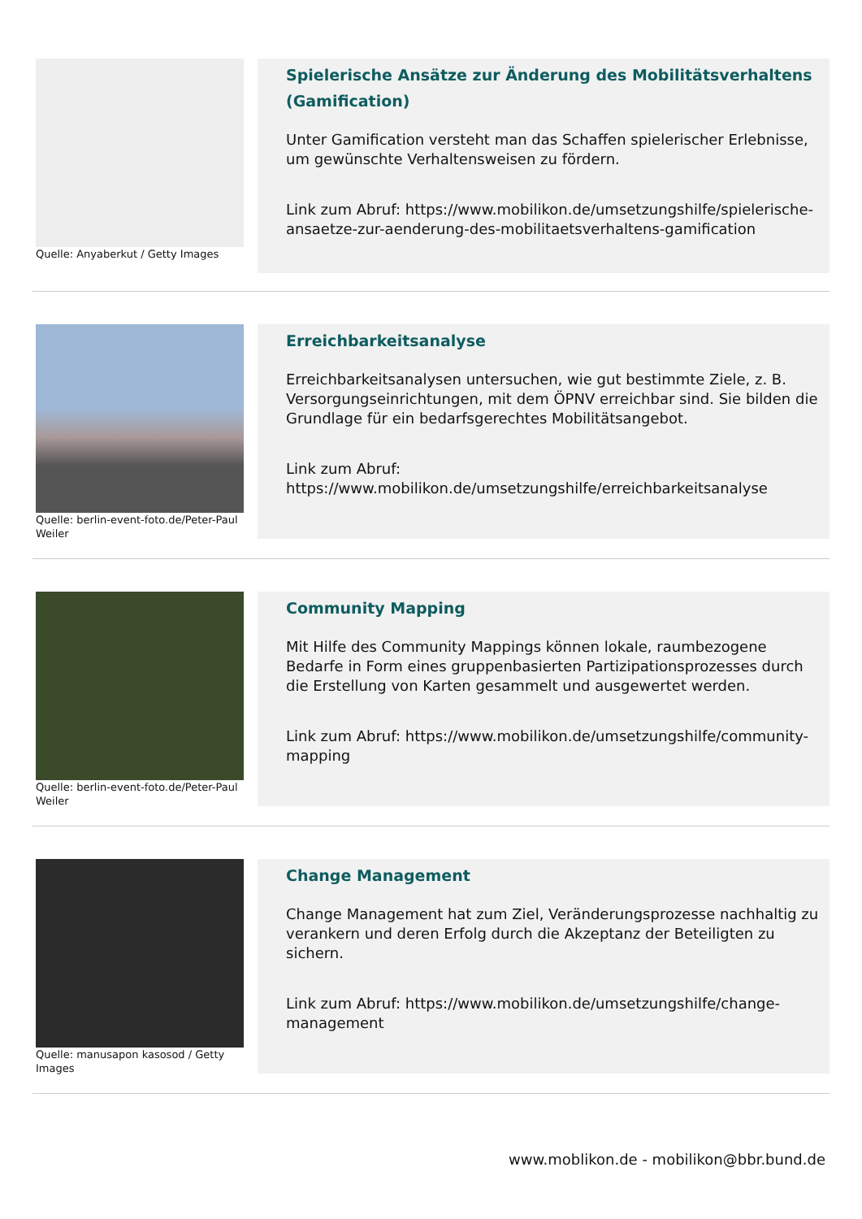Quelle: Anyaberkut / Getty Images
Spielerische Ansätze zur Änderung des Mobilitätsverhaltens (Gamification)
Unter Gamification versteht man das Schaffen spielerischer Erlebnisse, um gewünschte Verhaltensweisen zu fördern.
Link zum Abruf: https://www.mobilikon.de/umsetzungshilfe/spielerische-ansaetze-zur-aenderung-des-mobilitaetsverhaltens-gamification
Quelle: berlin-event-foto.de/Peter-Paul Weiler
Erreichbarkeitsanalyse
Erreichbarkeitsanalysen untersuchen, wie gut bestimmte Ziele, z. B. Versorgungseinrichtungen, mit dem ÖPNV erreichbar sind. Sie bilden die Grundlage für ein bedarfsgerechtes Mobilitätsangebot.
Link zum Abruf: https://www.mobilikon.de/umsetzungshilfe/erreichbarkeitsanalyse
Quelle: berlin-event-foto.de/Peter-Paul Weiler
Community Mapping
Mit Hilfe des Community Mappings können lokale, raumbezogene Bedarfe in Form eines gruppenbasierten Partizipationsprozesses durch die Erstellung von Karten gesammelt und ausgewertet werden.
Link zum Abruf: https://www.mobilikon.de/umsetzungshilfe/community-mapping
Quelle: manusapon kasosod / Getty Images
Change Management
Change Management hat zum Ziel, Veränderungsprozesse nachhaltig zu verankern und deren Erfolg durch die Akzeptanz der Beteiligten zu sichern.
Link zum Abruf: https://www.mobilikon.de/umsetzungshilfe/change-management
www.moblikon.de - mobilikon@bbr.bund.de